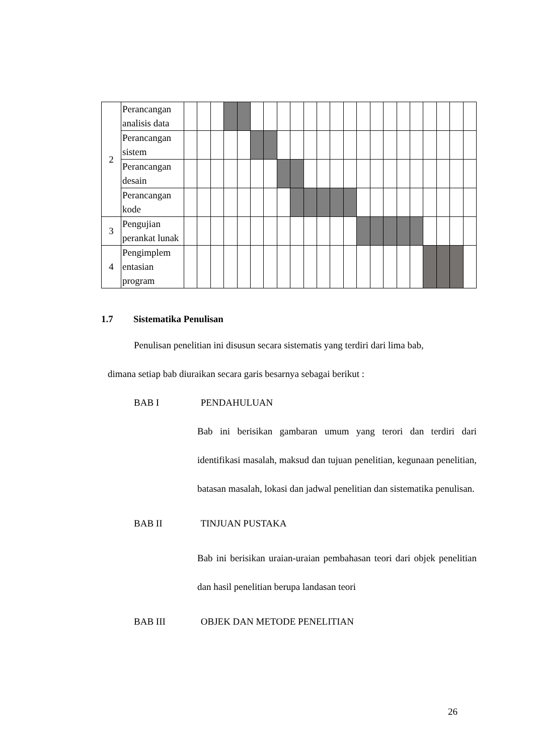| 2 | Perancangan analisis data | | | | | | | | | | | | | | | | | | | | | | |
| | Perancangan sistem | | | | | | | | | | | | | | | | | | | | | | |
| | Perancangan desain | | | | | | | | | | | | | | | | | | | | | | |
| | Perancangan kode | | | | | | | | | | | | | | | | | | | | | | |
| 3 | Pengujian perankat lunak | | | | | | | | | | | | | | | | | | | | | | |
| 4 | Pengimplem entasian program | | | | | | | | | | | | | | | | | | | | | | |
1.7 Sistematika Penulisan
Penulisan penelitian ini disusun secara sistematis yang terdiri dari lima bab,
dimana setiap bab diuraikan secara garis besarnya sebagai berikut :
BAB I PENDAHULUAN
Bab ini berisikan gambaran umum yang terori dan terdiri dari identifikasi masalah, maksud dan tujuan penelitian, kegunaan penelitian, batasan masalah, lokasi dan jadwal penelitian dan sistematika penulisan.
BAB II TINJUAN PUSTAKA
Bab ini berisikan uraian-uraian pembahasan teori dari objek penelitian dan hasil penelitian berupa landasan teori
BAB III OBJEK DAN METODE PENELITIAN
26